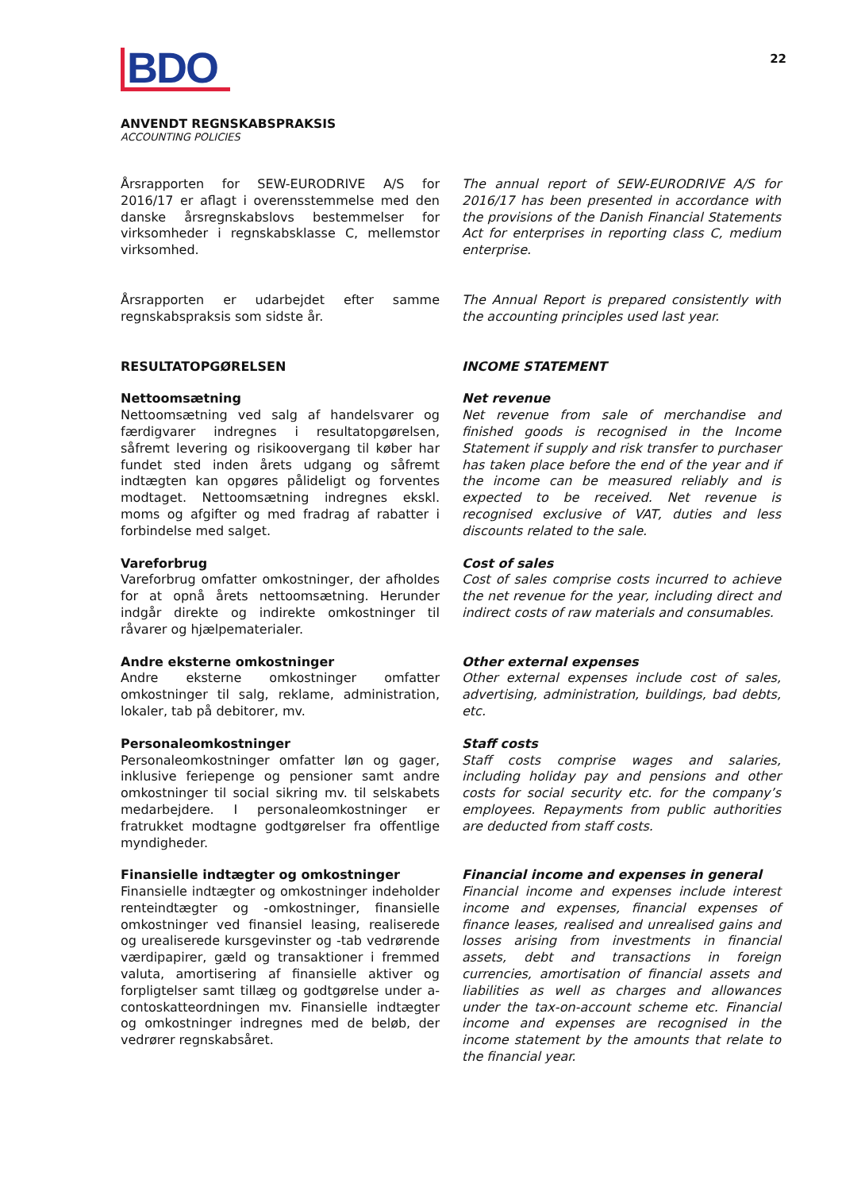BDO
22
ANVENDT REGNSKABSPRAKSIS
ACCOUNTING POLICIES
Årsrapporten for SEW-EURODRIVE A/S for 2016/17 er aflagt i overensstemmelse med den danske årsregnskabslovs bestemmelser for virksomheder i regnskabsklasse C, mellemstor virksomhed.
The annual report of SEW-EURODRIVE A/S for 2016/17 has been presented in accordance with the provisions of the Danish Financial Statements Act for enterprises in reporting class C, medium enterprise.
Årsrapporten er udarbejdet efter samme regnskabspraksis som sidste år.
The Annual Report is prepared consistently with the accounting principles used last year.
RESULTATOPGØRELSEN INCOME STATEMENT
Nettoomsætning
Nettoomsætning ved salg af handelsvarer og færdigvarer indregnes i resultatopgørelsen, såfremt levering og risikoovergang til køber har fundet sted inden årets udgang og såfremt indtægten kan opgøres pålideligt og forventes modtaget. Nettoomsætning indregnes ekskl. moms og afgifter og med fradrag af rabatter i forbindelse med salget.
Net revenue
Net revenue from sale of merchandise and finished goods is recognised in the Income Statement if supply and risk transfer to purchaser has taken place before the end of the year and if the income can be measured reliably and is expected to be received. Net revenue is recognised exclusive of VAT, duties and less discounts related to the sale.
Vareforbrug
Vareforbrug omfatter omkostninger, der afholdes for at opnå årets nettoomsætning. Herunder indgår direkte og indirekte omkostninger til råvarer og hjælpematerialer.
Cost of sales
Cost of sales comprise costs incurred to achieve the net revenue for the year, including direct and indirect costs of raw materials and consumables.
Andre eksterne omkostninger
Andre eksterne omkostninger omfatter omkostninger til salg, reklame, administration, lokaler, tab på debitorer, mv.
Other external expenses
Other external expenses include cost of sales, advertising, administration, buildings, bad debts, etc.
Personaleomkostninger
Personaleomkostninger omfatter løn og gager, inklusive feriepenge og pensioner samt andre omkostninger til social sikring mv. til selskabets medarbejdere. I personaleomkostninger er fratrukket modtagne godtgørelser fra offentlige myndigheder.
Staff costs
Staff costs comprise wages and salaries, including holiday pay and pensions and other costs for social security etc. for the company’s employees. Repayments from public authorities are deducted from staff costs.
Finansielle indtægter og omkostninger
Finansielle indtægter og omkostninger indeholder renteindtægter og -omkostninger, finansielle omkostninger ved finansiel leasing, realiserede og urealiserede kursgevinster og -tab vedrørende værdipapirer, gæld og transaktioner i fremmed valuta, amortisering af finansielle aktiver og forpligtelser samt tillæg og godtgørelse under a-contoskatteordningen mv. Finansielle indtægter og omkostninger indregnes med de beløb, der vedrører regnskabsåret.
Financial income and expenses in general
Financial income and expenses include interest income and expenses, financial expenses of finance leases, realised and unrealised gains and losses arising from investments in financial assets, debt and transactions in foreign currencies, amortisation of financial assets and liabilities as well as charges and allowances under the tax-on-account scheme etc. Financial income and expenses are recognised in the income statement by the amounts that relate to the financial year.